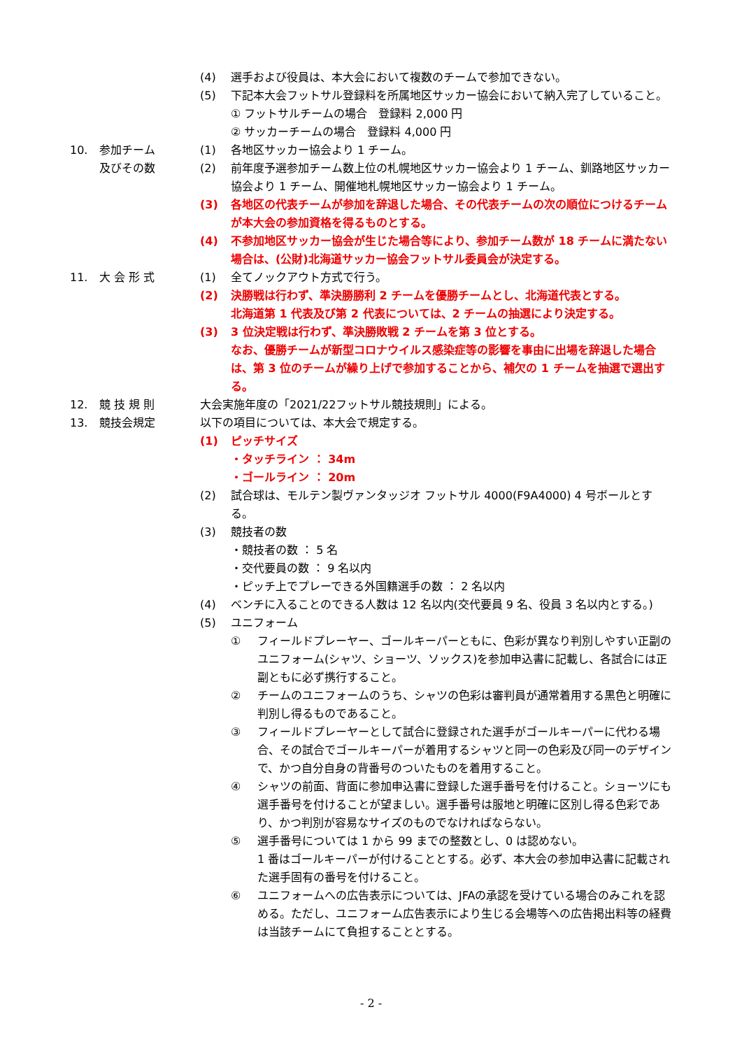(4) 選手および役員は、本大会において複数のチームで参加できない。
(5) 下記本大会フットサル登録料を所属地区サッカー協会において納入完了していること。
① フットサルチームの場合　登録料 2,000 円
② サッカーチームの場合　登録料 4,000 円
10. 参加チーム
及びその数
(1) 各地区サッカー協会より 1 チーム。
(2) 前年度予選参加チーム数上位の札幌地区サッカー協会より 1 チーム、釧路地区サッカー協会より 1 チーム、開催地札幌地区サッカー協会より 1 チーム。
(3) 各地区の代表チームが参加を辞退した場合、その代表チームの次の順位につけるチームが本大会の参加資格を得るものとする。
(4) 不参加地区サッカー協会が生じた場合等により、参加チーム数が 18 チームに満たない場合は、(公財)北海道サッカー協会フットサル委員会が決定する。
11. 大 会 形 式 (1) 全てノックアウト方式で行う。
(2) 決勝戦は行わず、準決勝勝利 2 チームを優勝チームとし、北海道代表とする。
北海道第 1 代表及び第 2 代表については、2 チームの抽選により決定する。
(3) 3 位決定戦は行わず、準決勝敗戦 2 チームを第 3 位とする。
なお、優勝チームが新型コロナウイルス感染症等の影響を事由に出場を辞退した場合は、第 3 位のチームが繰り上げで参加することから、補欠の 1 チームを抽選で選出する。
12. 競 技 規 則 大会実施年度の「2021/22フットサル競技規則」による。
13. 競技会規定 以下の項目については、本大会で規定する。
(1) ピッチサイズ
・タッチライン ： 34m
・ゴールライン ： 20m
(2) 試合球は、モルテン製ヴァンタッジオ フットサル 4000(F9A4000) 4 号ボールとする。
(3) 競技者の数
・競技者の数 ： 5 名
・交代要員の数 ： 9 名以内
・ピッチ上でプレーできる外国籍選手の数 ： 2 名以内
(4) ベンチに入ることのできる人数は 12 名以内(交代要員 9 名、役員 3 名以内とする。)
(5) ユニフォーム
① フィールドプレーヤー、ゴールキーパーともに、色彩が異なり判別しやすい正副のユニフォーム(シャツ、ショーツ、ソックス)を参加申込書に記載し、各試合には正副ともに必ず携行すること。
② チームのユニフォームのうち、シャツの色彩は審判員が通常着用する黒色と明確に判別し得るものであること。
③ フィールドプレーヤーとして試合に登録された選手がゴールキーパーに代わる場合、その試合でゴールキーパーが着用するシャツと同一の色彩及び同一のデザインで、かつ自分自身の背番号のついたものを着用すること。
④ シャツの前面、背面に参加申込書に登録した選手番号を付けること。ショーツにも選手番号を付けることが望ましい。選手番号は服地と明確に区別し得る色彩であり、かつ判別が容易なサイズのものでなければならない。
⑤ 選手番号については 1 から 99 までの整数とし、0 は認めない。
1 番はゴールキーパーが付けることとする。必ず、本大会の参加申込書に記載された選手固有の番号を付けること。
⑥ ユニフォームへの広告表示については、JFAの承認を受けている場合のみこれを認める。ただし、ユニフォーム広告表示により生じる会場等への広告掲出料等の経費は当該チームにて負担することとする。
- 2 -